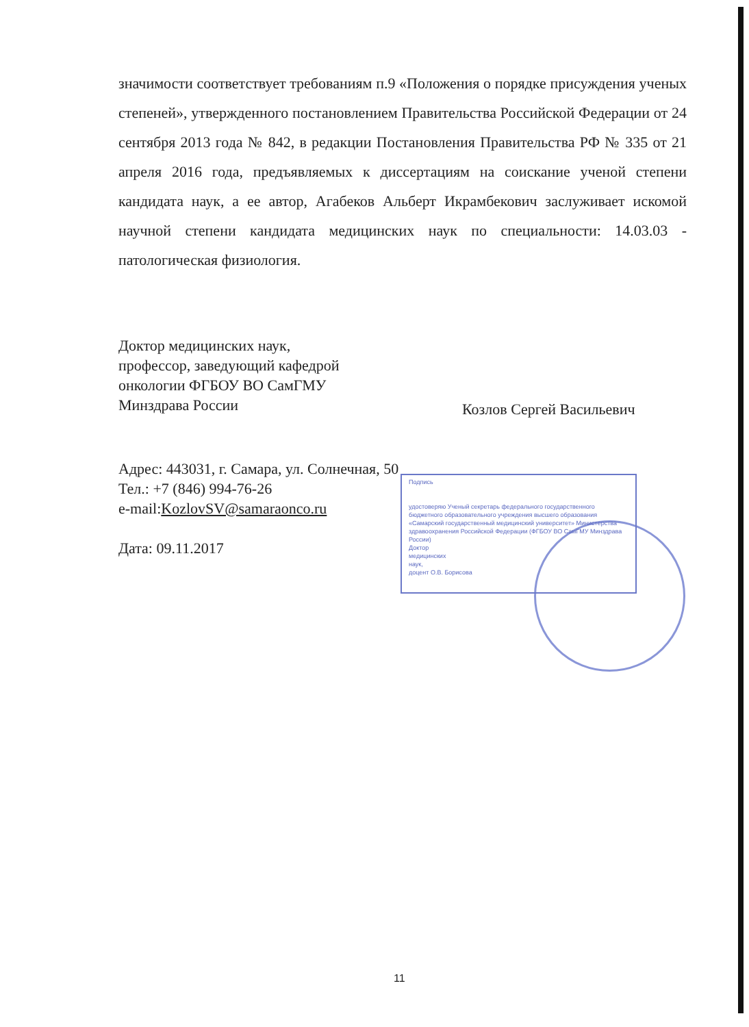значимости соответствует требованиям п.9 «Положения о порядке присуждения ученых степеней», утвержденного постановлением Правительства Российской Федерации от 24 сентября 2013 года № 842, в редакции Постановления Правительства РФ № 335 от 21 апреля 2016 года, предъявляемых к диссертациям на соискание ученой степени кандидата наук, а ее автор, Агабеков Альберт Икрамбекович заслуживает искомой научной степени кандидата медицинских наук по специальности: 14.03.03 - патологическая физиология.
Доктор медицинских наук,
профессор, заведующий кафедрой
онкологии ФГБОУ ВО СамГМУ
Минздрава России
Козлов Сергей Васильевич
Адрес: 443031, г. Самара, ул. Солнечная, 50
Тел.: +7 (846) 994-76-26
e-mail:KozlovSV@samaraonco.ru
Дата: 09.11.2017
Подпись
удостоверяю Ученый секретарь федерального государственного бюджетного образовательного учреждения высшего образования «Самарский государственный медицинский университет» Министерства здравоохранения Российской Федерации (ФГБОУ ВО СамГМУ Минздрава России)
Доктор
медицинских
наук,
доцент О.В. Борисова
11